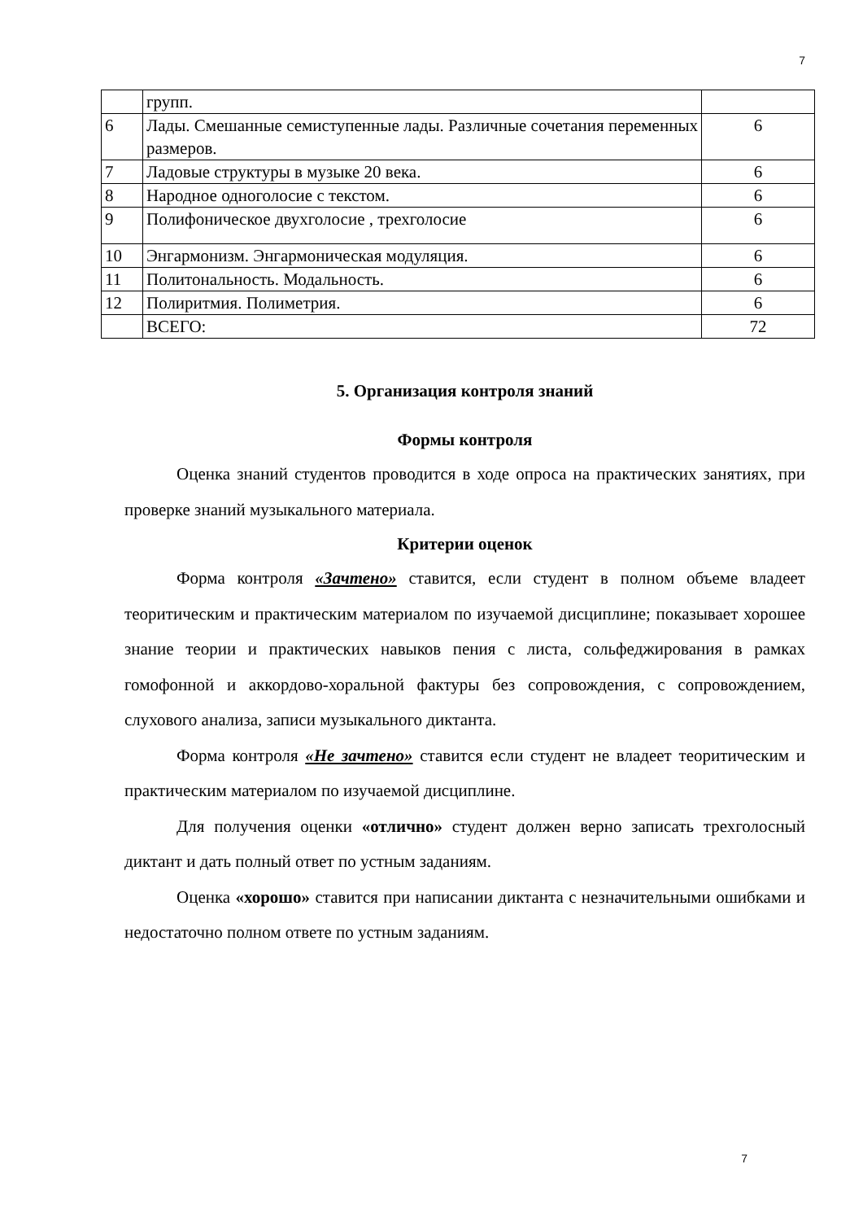7
| | групп. | |
| 6 | Лады. Смешанные семиступенные лады. Различные сочетания переменных размеров. | 6 |
| 7 | Ладовые структуры в музыке 20 века. | 6 |
| 8 | Народное одноголосие с текстом. | 6 |
| 9 | Полифоническое двухголосие , трехголосие | 6 |
| 10 | Энгармонизм. Энгармоническая модуляция. | 6 |
| 11 | Политональность. Модальность. | 6 |
| 12 | Полиритмия. Полиметрия. | 6 |
| | ВСЕГО: | 72 |
5. Организация контроля знаний
Формы контроля
Оценка знаний студентов проводится в ходе опроса на практических занятиях, при проверке знаний музыкального материала.
Критерии оценок
Форма контроля «Зачтено» ставится, если студент в полном объеме владеет теоритическим и практическим материалом по изучаемой дисциплине; показывает хорошее знание теории и практических навыков пения с листа, сольфеджирования в рамках гомофонной и аккордово-хоральной фактуры без сопровождения, с сопровождением, слухового анализа, записи музыкального диктанта.
Форма контроля «Не зачтено» ставится если студент не владеет теоритическим и практическим материалом по изучаемой дисциплине.
Для получения оценки «отлично» студент должен верно записать трехголосный диктант и дать полный ответ по устным заданиям.
Оценка «хорошо» ставится при написании диктанта с незначительными ошибками и недостаточно полном ответе по устным заданиям.
7